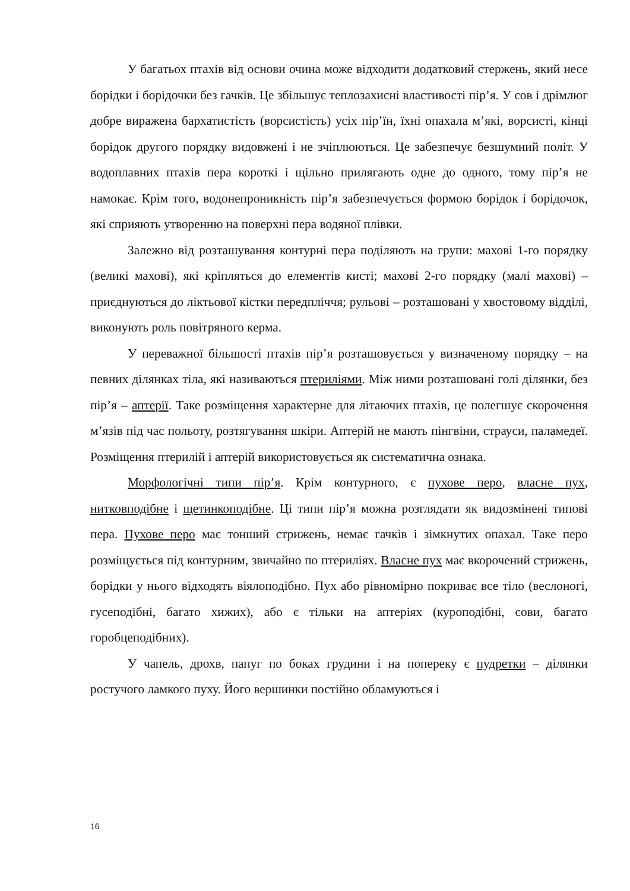У багатьох птахів від основи очина може відходити додатковий стержень, який несе борідки і борідочки без гачків. Це збільшує теплозахисні властивості пір’я. У сов і дрімлюг добре виражена бархатистість (ворсистість) усіх пір’їн, їхні опахала м’які, ворсисті, кінці борідок другого порядку видовжені і не зчіплюються. Це забезпечує безшумний політ. У водоплавних птахів пера короткі і щільно прилягають одне до одного, тому пір’я не намокає. Крім того, водонепроникність пір’я забезпечується формою борідок і борідочок, які сприяють утворенню на поверхні пера водяної плівки.
Залежно від розташування контурні пера поділяють на групи: махові 1-го порядку (великі махові), які кріпляться до елементів кисті; махові 2-го порядку (малі махові) – приєднуються до ліктьової кістки передпліччя; рульові – розташовані у хвостовому відділі, виконують роль повітряного керма.
У переважної більшості птахів пір’я розташовується у визначеному порядку – на певних ділянках тіла, які називаються птериліями. Між ними розташовані голі ділянки, без пір’я – аптерії. Таке розміщення характерне для літаючих птахів, це полегшує скорочення м’язів під час польоту, розтягування шкіри. Аптерій не мають пінгвіни, страуси, паламедеї. Розміщення птерилій і аптерій використовується як систематична ознака.
Морфологічні типи пір’я. Крім контурного, є пухове перо, власне пух, нитковподібне і щетинкоподібне. Ці типи пір’я можна розглядати як видозмінені типові пера. Пухове перо має тонший стрижень, немає гачків і зімкнутих опахал. Таке перо розміщується під контурним, звичайно по птериліях. Власне пух має вкорочений стрижень, борідки у нього відходять віялоподібно. Пух або рівномірно покриває все тіло (веслоногі, гусеподібні, багато хижих), або є тільки на аптеріях (куроподібні, сови, багато горобцеподібних).
У чапель, дрохв, папуг по боках грудини і на попереку є пудретки – ділянки ростучого ламкого пуху. Його вершинки постійно обламуються і
16